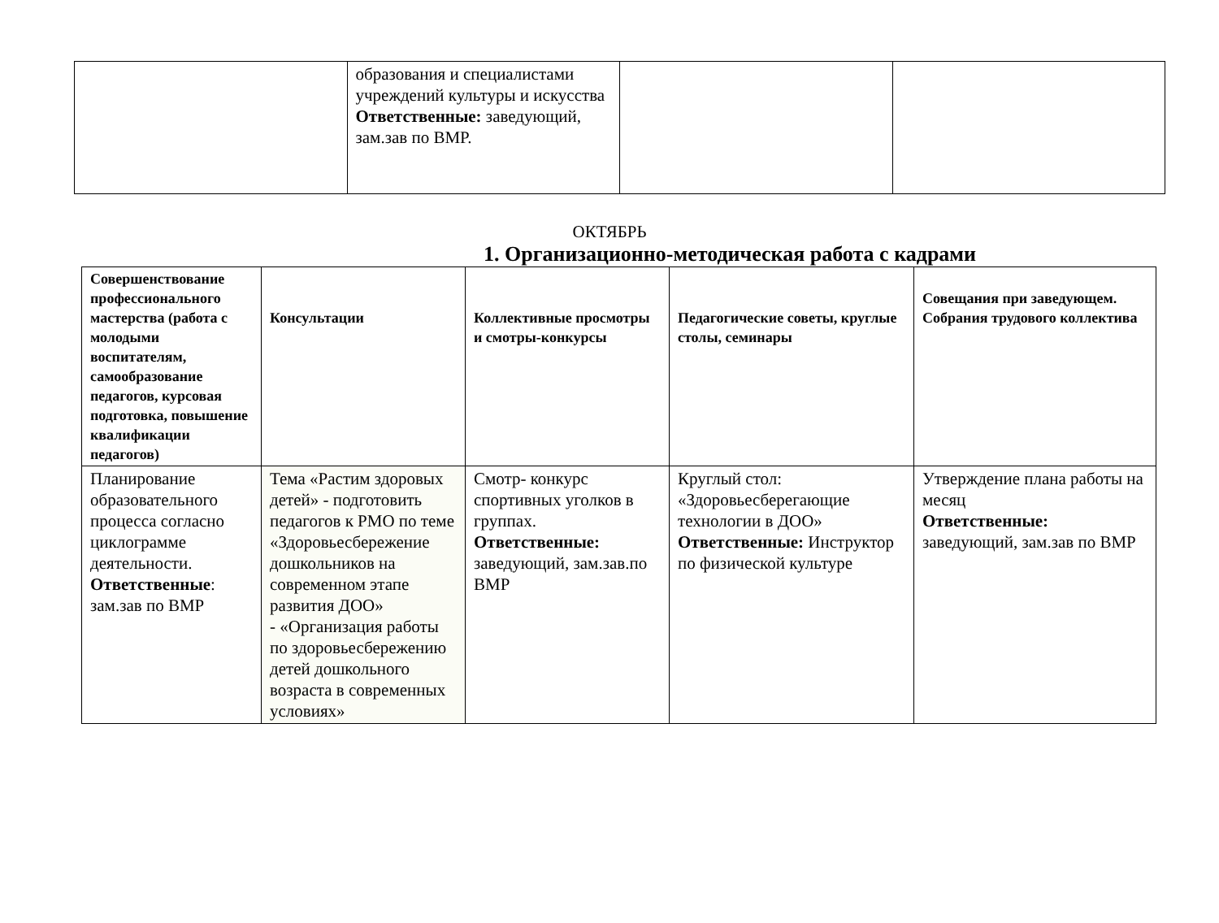| | образования и специалистами учреждений культуры и искусства Ответственные: заведующий, зам.зав по ВМР. | | |
ОКТЯБРЬ
1. Организационно-методическая работа с кадрами
| Совершенствование профессионального мастерства (работа с молодыми воспитателям, самообразование педагогов, курсовая подготовка, повышение квалификации педагогов) | Консультации | Коллективные просмотры и смотры-конкурсы | Педагогические советы, круглые столы, семинары | Совещания при заведующем. Собрания трудового коллектива |
| --- | --- | --- | --- | --- |
| Планирование образовательного процесса согласно циклограмме деятельности. Ответственные : зам.зав по ВМР | Тема «Растим здоровых детей» - подготовить педагогов к РМО по теме «Здоровьесбережение дошкольников на современном этапе развития ДОО» - «Организация работы по здоровьесбережению детей дошкольного возраста в современных условиях» | Смотр- конкурс спортивных уголков в группах. Ответственные: заведующий, зам.зав.по ВМР | Круглый стол: «Здоровьесберегающие технологии в ДОО» Ответственные: Инструктор по физической культуре | Утверждение плана работы на месяц Ответственные: заведующий, зам.зав по ВМР |